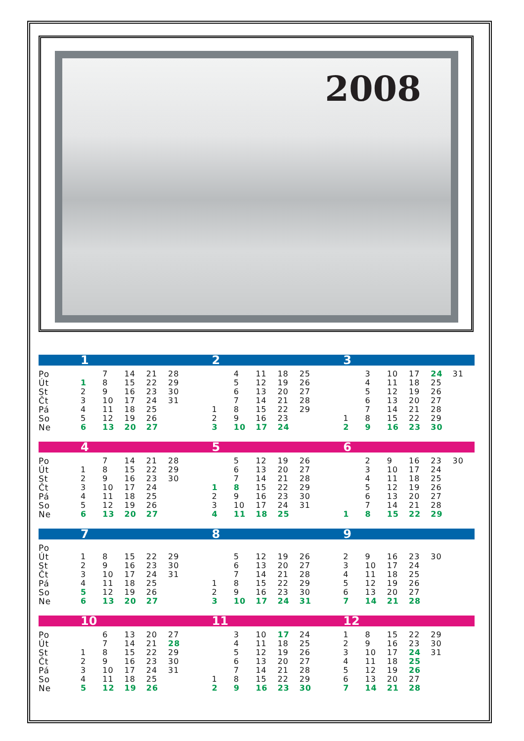2008
| | 1 | | | | | | 2 | | | | | | 3 | | | | | |
| --- | --- | --- | --- | --- | --- | --- | --- | --- | --- | --- | --- | --- | --- | --- | --- | --- | --- | --- |
| Po | | 7 | 14 | 21 | 28 | | | 4 | 11 | 18 | 25 | | | 3 | 10 | 17 | 24 | 31 |
| Út | 1 | 8 | 15 | 22 | 29 | | | 5 | 12 | 19 | 26 | | | 4 | 11 | 18 | 25 | |
| St | 2 | 9 | 16 | 23 | 30 | | | 6 | 13 | 20 | 27 | | | 5 | 12 | 19 | 26 | |
| Čt | 3 | 10 | 17 | 24 | 31 | | | 7 | 14 | 21 | 28 | | | 6 | 13 | 20 | 27 | |
| Pá | 4 | 11 | 18 | 25 | | | 1 | 8 | 15 | 22 | 29 | | | 7 | 14 | 21 | 28 | |
| So | 5 | 12 | 19 | 26 | | | 2 | 9 | 16 | 23 | | | 1 | 8 | 15 | 22 | 29 | |
| Ne | 6 | 13 | 20 | 27 | | | 3 | 10 | 17 | 24 | | | 2 | 9 | 16 | 23 | 30 | |
| | 4 | | | | | | 5 | | | | | | 6 | | | | | |
| --- | --- | --- | --- | --- | --- | --- | --- | --- | --- | --- | --- | --- | --- | --- | --- | --- | --- | --- |
| Po | | 7 | 14 | 21 | 28 | | | 5 | 12 | 19 | 26 | | | 2 | 9 | 16 | 23 | 30 |
| Út | 1 | 8 | 15 | 22 | 29 | | | 6 | 13 | 20 | 27 | | | 3 | 10 | 17 | 24 | |
| St | 2 | 9 | 16 | 23 | 30 | | | 7 | 14 | 21 | 28 | | | 4 | 11 | 18 | 25 | |
| Čt | 3 | 10 | 17 | 24 | | | 1 | 8 | 15 | 22 | 29 | | | 5 | 12 | 19 | 26 | |
| Pá | 4 | 11 | 18 | 25 | | | 2 | 9 | 16 | 23 | 30 | | | 6 | 13 | 20 | 27 | |
| So | 5 | 12 | 19 | 26 | | | 3 | 10 | 17 | 24 | 31 | | | 7 | 14 | 21 | 28 | |
| Ne | 6 | 13 | 20 | 27 | | | 4 | 11 | 18 | 25 | | | 1 | 8 | 15 | 22 | 29 | |
| | 7 | | | | | | 8 | | | | | | 9 | | | | | |
| --- | --- | --- | --- | --- | --- | --- | --- | --- | --- | --- | --- | --- | --- | --- | --- | --- | --- | --- |
| Po | | | | | | | | | | | | | | | | | | |
| Út | 1 | 8 | 15 | 22 | 29 | | | 5 | 12 | 19 | 26 | | 2 | 9 | 16 | 23 | 30 | |
| St | 2 | 9 | 16 | 23 | 30 | | | 6 | 13 | 20 | 27 | | 3 | 10 | 17 | 24 | | |
| Čt | 3 | 10 | 17 | 24 | 31 | | | 7 | 14 | 21 | 28 | | 4 | 11 | 18 | 25 | | |
| Pá | 4 | 11 | 18 | 25 | | | 1 | 8 | 15 | 22 | 29 | | 5 | 12 | 19 | 26 | | |
| So | 5 | 12 | 19 | 26 | | | 2 | 9 | 16 | 23 | 30 | | 6 | 13 | 20 | 27 | | |
| Ne | 6 | 13 | 20 | 27 | | | 3 | 10 | 17 | 24 | 31 | | 7 | 14 | 21 | 28 | | |
| | 10 | | | | | | 11 | | | | | | 12 | | | | | |
| --- | --- | --- | --- | --- | --- | --- | --- | --- | --- | --- | --- | --- | --- | --- | --- | --- | --- | --- |
| Po | | 6 | 13 | 20 | 27 | | | 3 | 10 | 17 | 24 | | 1 | 8 | 15 | 22 | 29 | |
| Út | | 7 | 14 | 21 | 28 | | | 4 | 11 | 18 | 25 | | 2 | 9 | 16 | 23 | 30 | |
| St | 1 | 8 | 15 | 22 | 29 | | | 5 | 12 | 19 | 26 | | 3 | 10 | 17 | 24 | 31 | |
| Čt | 2 | 9 | 16 | 23 | 30 | | | 6 | 13 | 20 | 27 | | 4 | 11 | 18 | 25 | | |
| Pá | 3 | 10 | 17 | 24 | 31 | | | 7 | 14 | 21 | 28 | | 5 | 12 | 19 | 26 | | |
| So | 4 | 11 | 18 | 25 | | | 1 | 8 | 15 | 22 | 29 | | 6 | 13 | 20 | 27 | | |
| Ne | 5 | 12 | 19 | 26 | | | 2 | 9 | 16 | 23 | 30 | | 7 | 14 | 21 | 28 | | |